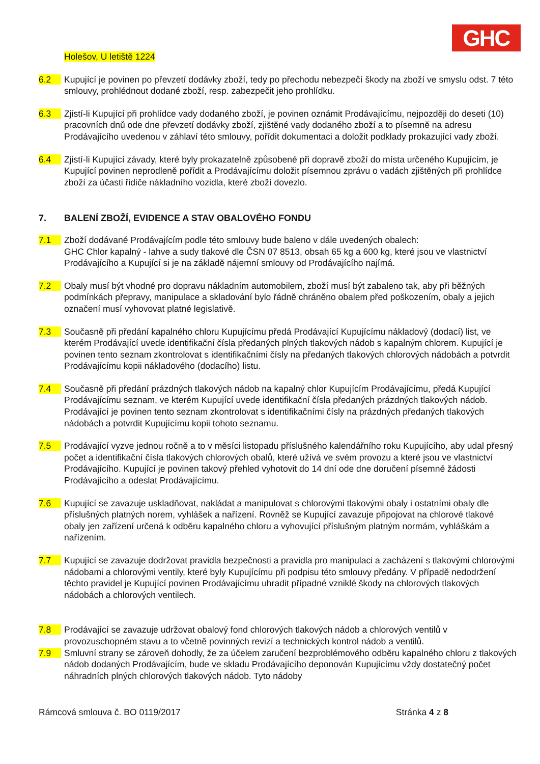GHC
Holešov, U letiště 1224
6.2 Kupující je povinen po převzetí dodávky zboží, tedy po přechodu nebezpečí škody na zboží ve smyslu odst. 7 této smlouvy, prohlédnout dodané zboží, resp. zabezpečit jeho prohlídku.
6.3 Zjistí-li Kupující při prohlídce vady dodaného zboží, je povinen oznámit Prodávajícímu, nejpozději do deseti (10) pracovních dnů ode dne převzetí dodávky zboží, zjištěné vady dodaného zboží a to písemně na adresu Prodávajícího uvedenou v záhlaví této smlouvy, pořídit dokumentaci a doložit podklady prokazující vady zboží.
6.4 Zjistí-li Kupující závady, které byly prokazatelně způsobené při dopravě zboží do místa určeného Kupujícím, je Kupující povinen neprodleně pořídit a Prodávajícímu doložit písemnou zprávu o vadách zjištěných při prohlídce zboží za účasti řidiče nákladního vozidla, které zboží dovezlo.
7. BALENÍ ZBOŽÍ, EVIDENCE A STAV OBALOVÉHO FONDU
7.1 Zboží dodávané Prodávajícím podle této smlouvy bude baleno v dále uvedených obalech:
GHC Chlor kapalný - lahve a sudy tlakové dle ČSN 07 8513, obsah 65 kg a 600 kg, které jsou ve vlastnictví Prodávajícího a Kupující si je na základě nájemní smlouvy od Prodávajícího najímá.
7.2 Obaly musí být vhodné pro dopravu nákladním automobilem, zboží musí být zabaleno tak, aby při běžných podmínkách přepravy, manipulace a skladování bylo řádně chráněno obalem před poškozením, obaly a jejich označení musí vyhovovat platné legislativě.
7.3 Současně při předání kapalného chloru Kupujícímu předá Prodávající Kupujícímu nákladový (dodací) list, ve kterém Prodávající uvede identifikační čísla předaných plných tlakových nádob s kapalným chlorem. Kupující je povinen tento seznam zkontrolovat s identifikačními čísly na předaných tlakových chlorových nádobách a potvrdit Prodávajícímu kopii nákladového (dodacího) listu.
7.4 Současně při předání prázdných tlakových nádob na kapalný chlor Kupujícím Prodávajícímu, předá Kupující Prodávajícímu seznam, ve kterém Kupující uvede identifikační čísla předaných prázdných tlakových nádob. Prodávající je povinen tento seznam zkontrolovat s identifikačními čísly na prázdných předaných tlakových nádobách a potvrdit Kupujícímu kopii tohoto seznamu.
7.5 Prodávající vyzve jednou ročně a to v měsíci listopadu příslušného kalendářního roku Kupujícího, aby udal přesný počet a identifikační čísla tlakových chlorových obalů, které užívá ve svém provozu a které jsou ve vlastnictví Prodávajícího. Kupující je povinen takový přehled vyhotovit do 14 dní ode dne doručení písemné žádosti Prodávajícího a odeslat Prodávajícímu.
7.6 Kupující se zavazuje uskladňovat, nakládat a manipulovat s chlorovými tlakovými obaly i ostatními obaly dle příslušných platných norem, vyhlášek a nařízení. Rovněž se Kupující zavazuje připojovat na chlorové tlakové obaly jen zařízení určená k odběru kapalného chloru a vyhovující příslušným platným normám, vyhláškám a nařízením.
7.7 Kupující se zavazuje dodržovat pravidla bezpečnosti a pravidla pro manipulaci a zacházení s tlakovými chlorovými nádobami a chlorovými ventily, které byly Kupujícímu při podpisu této smlouvy předány. V případě nedodržení těchto pravidel je Kupující povinen Prodávajícímu uhradit případné vzniklé škody na chlorových tlakových nádobách a chlorových ventilech.
7.8 Prodávající se zavazuje udržovat obalový fond chlorových tlakových nádob a chlorových ventilů v provozuschopném stavu a to včetně povinných revizí a technických kontrol nádob a ventilů.
7.9 Smluvní strany se zároveň dohodly, že za účelem zaručení bezproblémového odběru kapalného chloru z tlakových nádob dodaných Prodávajícím, bude ve skladu Prodávajícího deponován Kupujícímu vždy dostatečný počet náhradních plných chlorových tlakových nádob. Tyto nádoby
Rámcová smlouva č. BO 0119/2017 Stránka 4 z 8